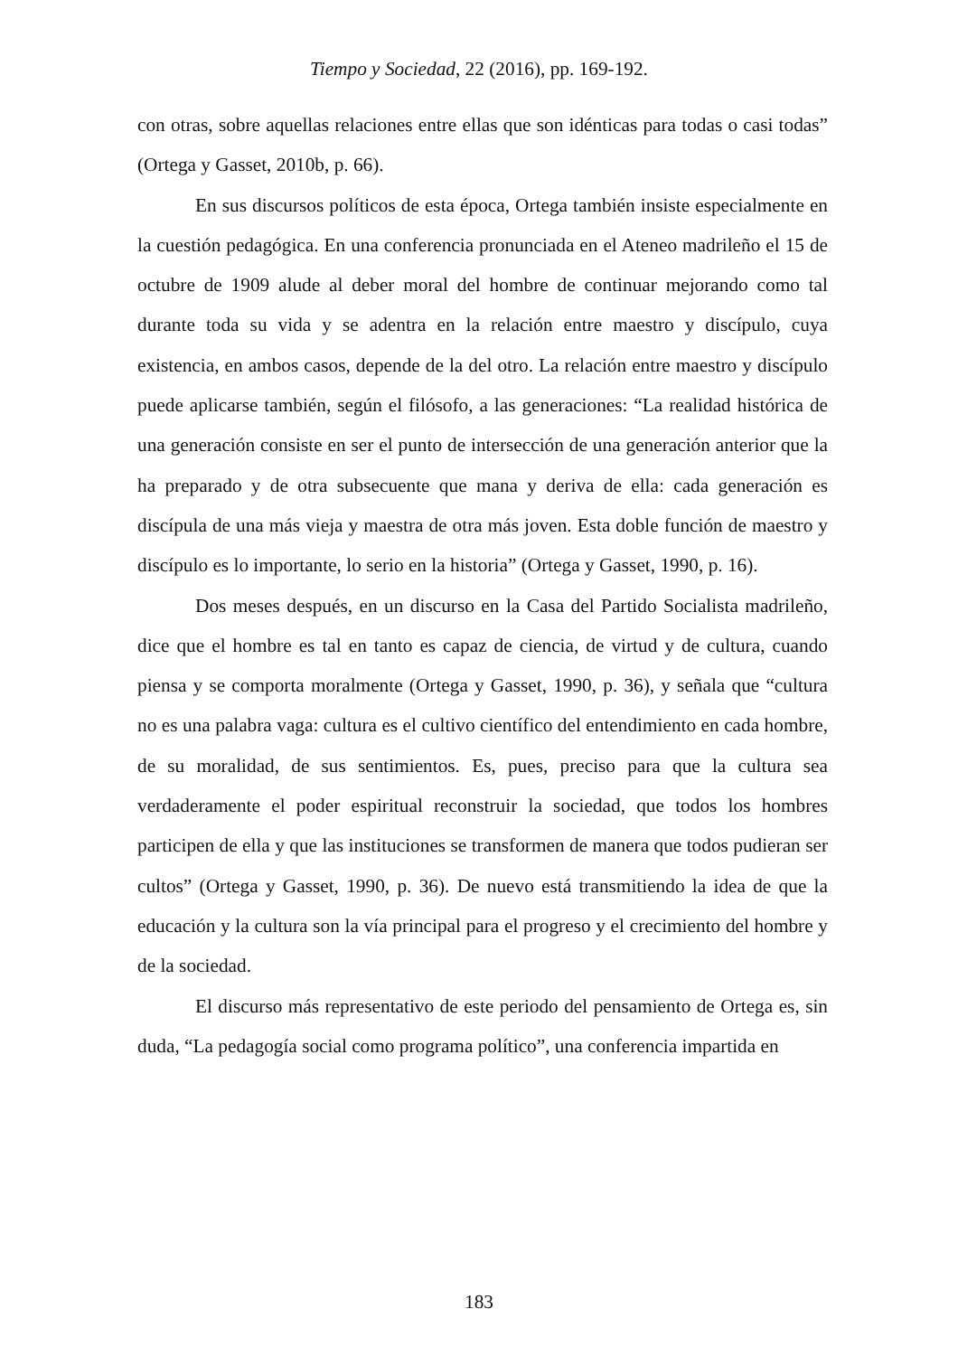Tiempo y Sociedad, 22 (2016), pp. 169-192.
con otras, sobre aquellas relaciones entre ellas que son idénticas para todas o casi todas” (Ortega y Gasset, 2010b, p. 66).
En sus discursos políticos de esta época, Ortega también insiste especialmente en la cuestión pedagógica. En una conferencia pronunciada en el Ateneo madrileño el 15 de octubre de 1909 alude al deber moral del hombre de continuar mejorando como tal durante toda su vida y se adentra en la relación entre maestro y discípulo, cuya existencia, en ambos casos, depende de la del otro. La relación entre maestro y discípulo puede aplicarse también, según el filósofo, a las generaciones: “La realidad histórica de una generación consiste en ser el punto de intersección de una generación anterior que la ha preparado y de otra subsecuente que mana y deriva de ella: cada generación es discípula de una más vieja y maestra de otra más joven. Esta doble función de maestro y discípulo es lo importante, lo serio en la historia” (Ortega y Gasset, 1990, p. 16).
Dos meses después, en un discurso en la Casa del Partido Socialista madrileño, dice que el hombre es tal en tanto es capaz de ciencia, de virtud y de cultura, cuando piensa y se comporta moralmente (Ortega y Gasset, 1990, p. 36), y señala que “cultura no es una palabra vaga: cultura es el cultivo científico del entendimiento en cada hombre, de su moralidad, de sus sentimientos. Es, pues, preciso para que la cultura sea verdaderamente el poder espiritual reconstruir la sociedad, que todos los hombres participen de ella y que las instituciones se transformen de manera que todos pudieran ser cultos” (Ortega y Gasset, 1990, p. 36). De nuevo está transmitiendo la idea de que la educación y la cultura son la vía principal para el progreso y el crecimiento del hombre y de la sociedad.
El discurso más representativo de este periodo del pensamiento de Ortega es, sin duda, “La pedagogía social como programa político”, una conferencia impartida en
183